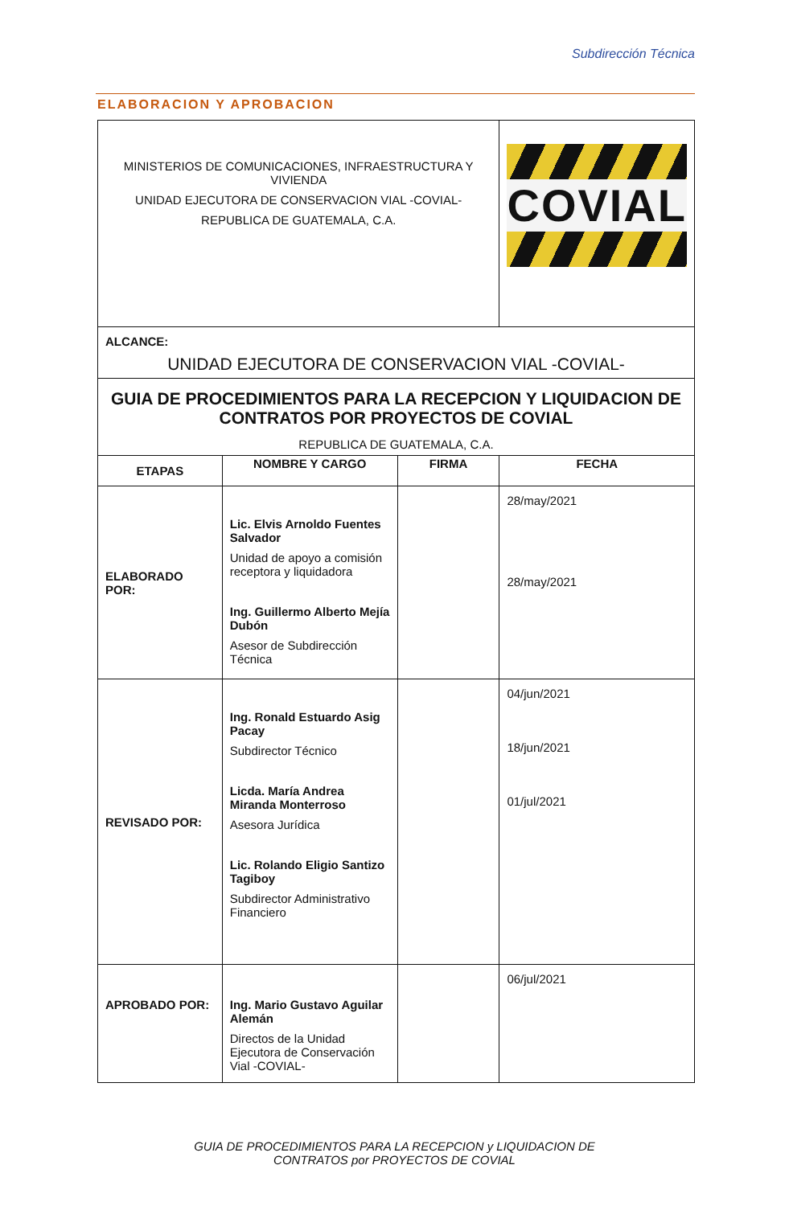Subdirección Técnica
ELABORACION Y APROBACION
| MINISTERIOS DE COMUNICACIONES, INFRAESTRUCTURA Y VIVIENDA UNIDAD EJECUTORA DE CONSERVACION VIAL -COVIAL- REPUBLICA DE GUATEMALA, C.A. | | | COVIAL |
| ALCANCE: UNIDAD EJECUTORA DE CONSERVACION VIAL -COVIAL- | | | |
| GUIA DE PROCEDIMIENTOS PARA LA RECEPCION Y LIQUIDACION DE CONTRATOS POR PROYECTOS DE COVIAL REPUBLICA DE GUATEMALA, C.A. | | | |
| ETAPAS | NOMBRE Y CARGO | FIRMA | FECHA |
| ELABORADO POR: | Lic. Elvis Arnoldo Fuentes Salvador Unidad de apoyo a comisión receptora y liquidadora Ing. Guillermo Alberto Mejía Dubón Asesor de Subdirección Técnica | | 28/may/2021 28/may/2021 |
| REVISADO POR: | Ing. Ronald Estuardo Asig Pacay Subdirector Técnico Licda. María Andrea Miranda Monterroso Asesora Jurídica Lic. Rolando Eligio Santizo Tagiboy Subdirector Administrativo Financiero | | 04/jun/2021 18/jun/2021 01/jul/2021 |
| APROBADO POR: | Ing. Mario Gustavo Aguilar Alemán Directos de la Unidad Ejecutora de Conservación Vial -COVIAL- | | 06/jul/2021 |
GUIA DE PROCEDIMIENTOS PARA LA RECEPCION y LIQUIDACION DE
CONTRATOS por PROYECTOS DE COVIAL